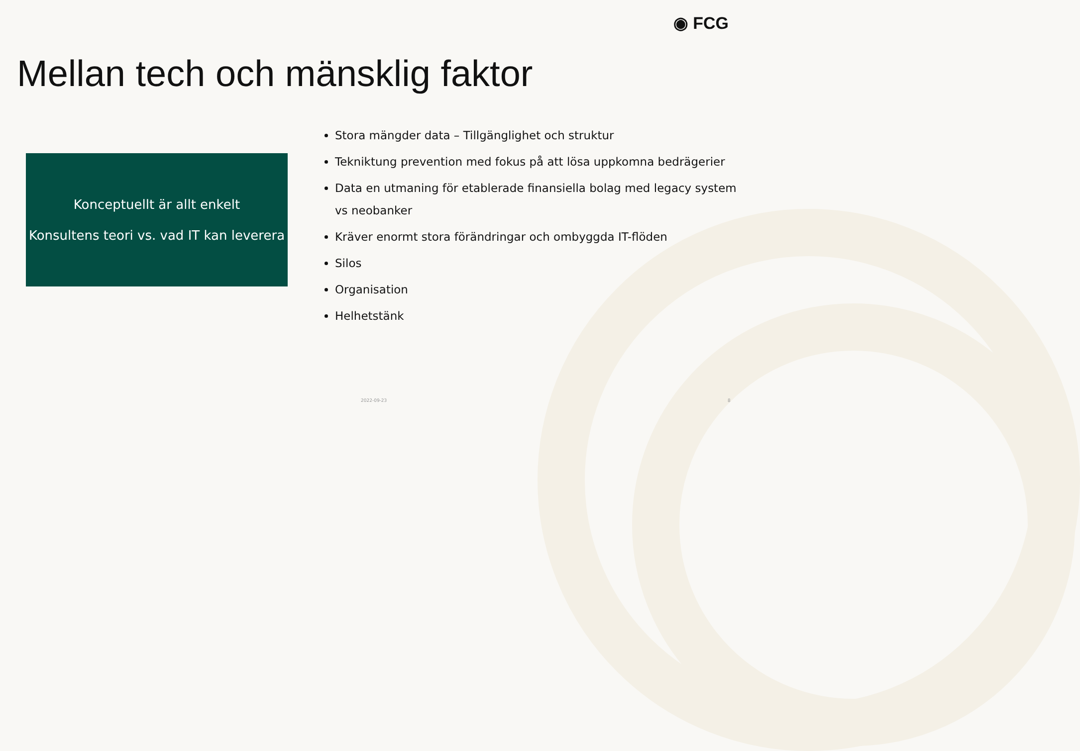◉ FCG
Mellan tech och mänsklig faktor
Konceptuellt är allt enkelt
Konsultens teori vs. vad IT kan leverera
Stora mängder data – Tillgänglighet och struktur
Tekniktung prevention med fokus på att lösa uppkomna bedrägerier
Data en utmaning för etablerade finansiella bolag med legacy system vs neobanker
Kräver enormt stora förändringar och ombyggda IT-flöden
Silos
Organisation
Helhetstänk
2022-09-23 8